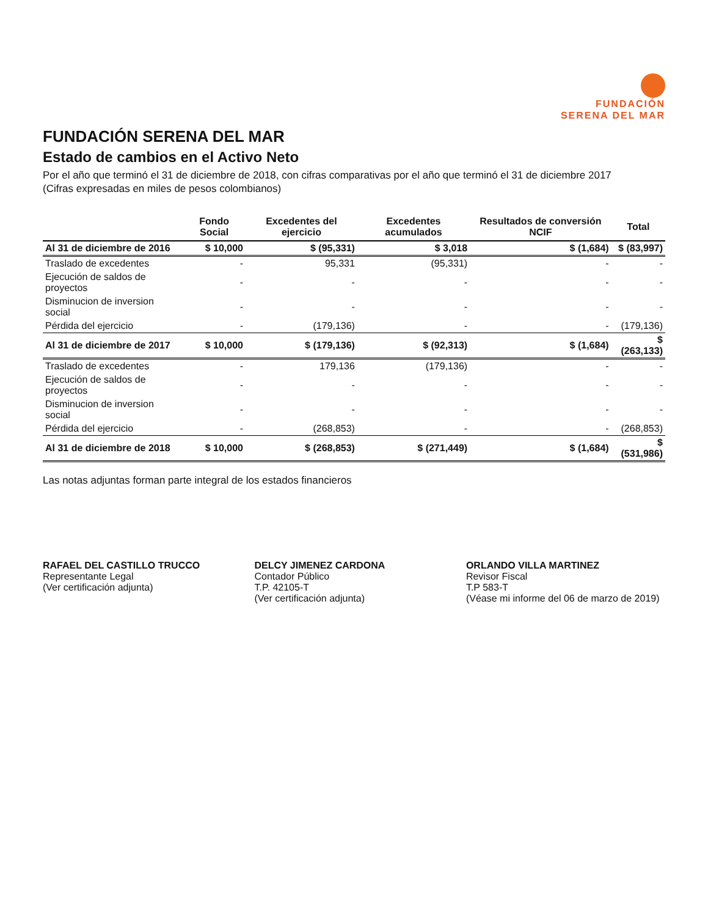FUNDACIÓN
SERENA DEL MAR
FUNDACIÓN SERENA DEL MAR
Estado de cambios en el Activo Neto
Por el año que terminó el 31 de diciembre de 2018, con cifras comparativas por el año que terminó el 31 de diciembre 2017
(Cifras expresadas en miles de pesos colombianos)
| | Fondo Social | Excedentes del ejercicio | Excedentes acumulados | Resultados de conversión NCIF | Total |
| --- | --- | --- | --- | --- | --- |
| Al 31 de diciembre de 2016 | $ 10,000 | $ (95,331) | $ 3,018 | $ (1,684) | $ (83,997) |
| Traslado de excedentes | - | 95,331 | (95,331) | - | - |
| Ejecución de saldos de proyectos | - | - | - | - | - |
| Disminucion de inversion social | - | - | - | - | - |
| Pérdida del ejercicio | - | (179,136) | - | - | (179,136) |
| Al 31 de diciembre de 2017 | $ 10,000 | $ (179,136) | $ (92,313) | $ (1,684) | $ (263,133) |
| Traslado de excedentes | - | 179,136 | (179,136) | - | - |
| Ejecución de saldos de proyectos | - | - | - | - | - |
| Disminucion de inversion social | - | - | - | - | - |
| Pérdida del ejercicio | - | (268,853) | - | - | (268,853) |
| Al 31 de diciembre de 2018 | $ 10,000 | $ (268,853) | $ (271,449) | $ (1,684) | $ (531,986) |
Las notas adjuntas forman parte integral de los estados financieros
RAFAEL DEL CASTILLO TRUCCO
Representante Legal
(Ver certificación adjunta)
DELCY JIMENEZ CARDONA
Contador Público
T.P. 42105-T
(Ver certificación adjunta)
ORLANDO VILLA MARTINEZ
Revisor Fiscal
T.P 583-T
(Véase mi informe del 06 de marzo de 2019)